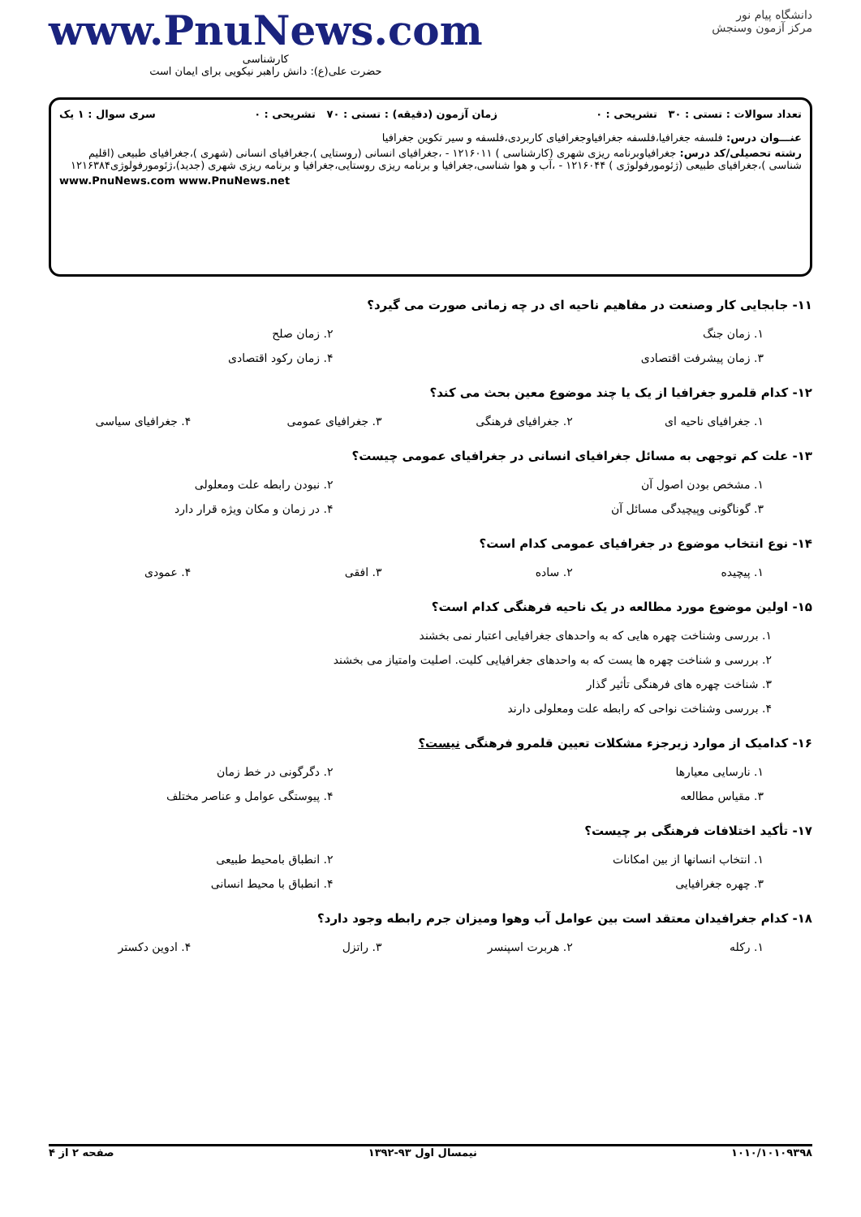www.PnuNews.com
کارشناسی
حضرت علی(ع): دانش راهبر نیکویی برای ایمان است
دانشگاه پیام نور
مرکز آزمون وسنجش
تعداد سوالات : تستی : ۳۰ تشریحی : ۰ زمان آزمون (دقیقه) : تستی : ۷۰ تشریحی : ۰ سری سوال : ۱ یک
عنـــوان درس: فلسفه جغرافیا،فلسفه جغرافیاوجغرافیای کاربردی،فلسفه و سیر تکوین جغرافیا
رشته تحصیلی/کد درس: جغرافیاوبرنامه ریزی شهری (کارشناسی ) ۱۲۱۶۰۱۱ - ،جغرافیای انسانی (روستایی )،جغرافیای انسانی (شهری )،جغرافیای طبیعی (اقلیم شناسی )،جغرافیای طبیعی (ژئومورفولوژی ) ۱۲۱۶۰۴۴ - ،آب و هوا شناسی،جغرافیا و برنامه ریزی روستایی،جغرافیا و برنامه ریزی شهری (جدید)،ژئومورفولوژی۱۲۱۶۳۸۴
www.PnuNews.com www.PnuNews.net
۱۱- جابجایی کار وصنعت در مفاهیم ناحیه ای در چه زمانی صورت می گیرد؟
۱. زمان جنگ ۲. زمان صلح
۳. زمان پیشرفت اقتصادی ۴. زمان رکود اقتصادی
۱۲- کدام قلمرو جغرافیا از یک یا چند موضوع معین بحث می کند؟
۱. جغرافیای ناحیه ای ۲. جغرافیای فرهنگی ۳. جغرافیای عمومی ۴. جغرافیای سیاسی
۱۳- علت کم توجهی به مسائل جغرافیای انسانی در جغرافیای عمومی چیست؟
۱. مشخص بودن اصول آن ۲. نبودن رابطه علت ومعلولی
۳. گوناگونی وپیچیدگی مسائل آن ۴. در زمان و مکان ویژه قرار دارد
۱۴- نوع انتخاب موضوع در جغرافیای عمومی کدام است؟
۱. پیچیده ۲. ساده ۳. افقی ۴. عمودی
۱۵- اولین موضوع مورد مطالعه در یک ناحیه فرهنگی کدام است؟
۱. بررسی وشناخت چهره هایی که به واحدهای جغرافیایی اعتبار نمی بخشند
۲. بررسی و شناخت چهره ها یست که به واحدهای جغرافیایی کلیت. اصلیت وامتیاز می بخشند
۳. شناخت چهره های فرهنگی تأثیر گذار
۴. بررسی وشناخت نواحی که رابطه علت ومعلولی دارند
۱۶- کدامیک از موارد زیرجزء مشکلات تعیین قلمرو فرهنگی نیست؟
۱. نارسایی معیارها ۲. دگرگونی در خط زمان
۳. مقیاس مطالعه ۴. پیوستگی عوامل و عناصر مختلف
۱۷- تأکید اختلافات فرهنگی بر چیست؟
۱. انتخاب انسانها از بین امکانات ۲. انطباق بامحیط طبیعی
۳. چهره جغرافیایی ۴. انطباق با محیط انسانی
۱۸- کدام جغرافیدان معتقد است بین عوامل آب وهوا ومیزان جرم رابطه وجود دارد؟
۱. رکله ۲. هربرت اسپنسر ۳. راتزل ۴. ادوین دکستر
۱۰۱۰/۱۰۱۰۹۳۹۸ نیمسال اول ۹۳-۱۳۹۲ صفحه ۲ از ۴